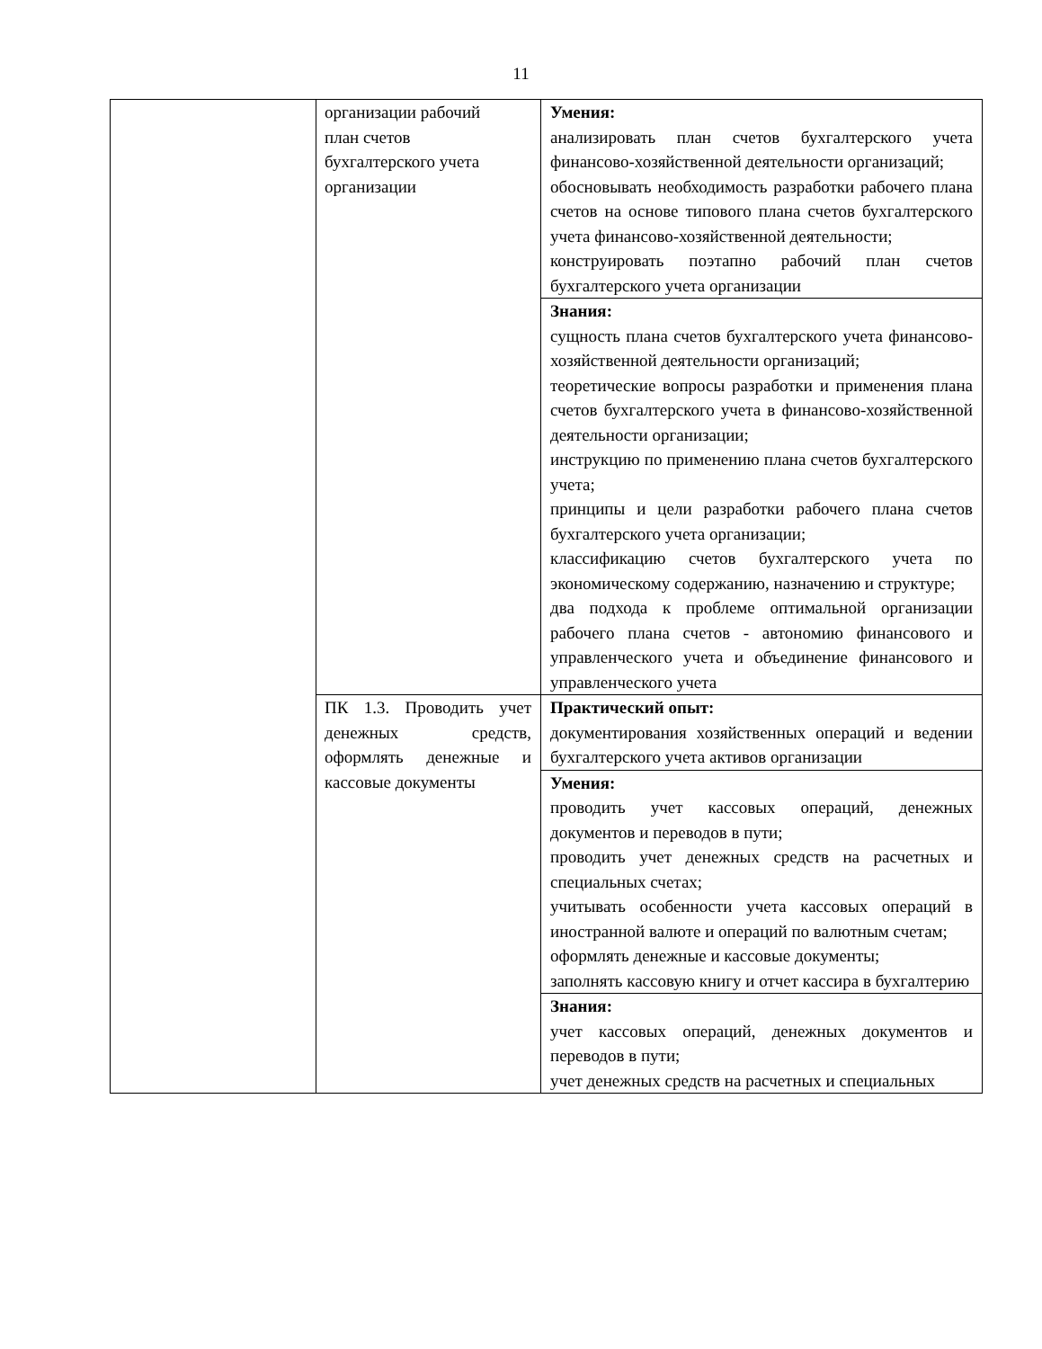11
| | организации рабочий план счетов бухгалтерского учета организации | Умения: анализировать план счетов бухгалтерского учета финансово-хозяйственной деятельности организаций; обосновывать необходимость разработки рабочего плана счетов на основе типового плана счетов бухгалтерского учета финансово-хозяйственной деятельности; конструировать поэтапно рабочий план счетов бухгалтерского учета организации |
| | | Знания: сущность плана счетов бухгалтерского учета финансово-хозяйственной деятельности организаций; теоретические вопросы разработки и применения плана счетов бухгалтерского учета в финансово-хозяйственной деятельности организации; инструкцию по применению плана счетов бухгалтерского учета; принципы и цели разработки рабочего плана счетов бухгалтерского учета организации; классификацию счетов бухгалтерского учета по экономическому содержанию, назначению и структуре; два подхода к проблеме оптимальной организации рабочего плана счетов - автономию финансового и управленческого учета и объединение финансового и управленческого учета |
| | ПК 1.3. Проводить учет денежных средств, оформлять денежные и кассовые документы | Практический опыт: документирования хозяйственных операций и ведении бухгалтерского учета активов организации |
| | | Умения: проводить учет кассовых операций, денежных документов и переводов в пути; проводить учет денежных средств на расчетных и специальных счетах; учитывать особенности учета кассовых операций в иностранной валюте и операций по валютным счетам; оформлять денежные и кассовые документы; заполнять кассовую книгу и отчет кассира в бухгалтерию |
| | | Знания: учет кассовых операций, денежных документов и переводов в пути; учет денежных средств на расчетных и специальных |